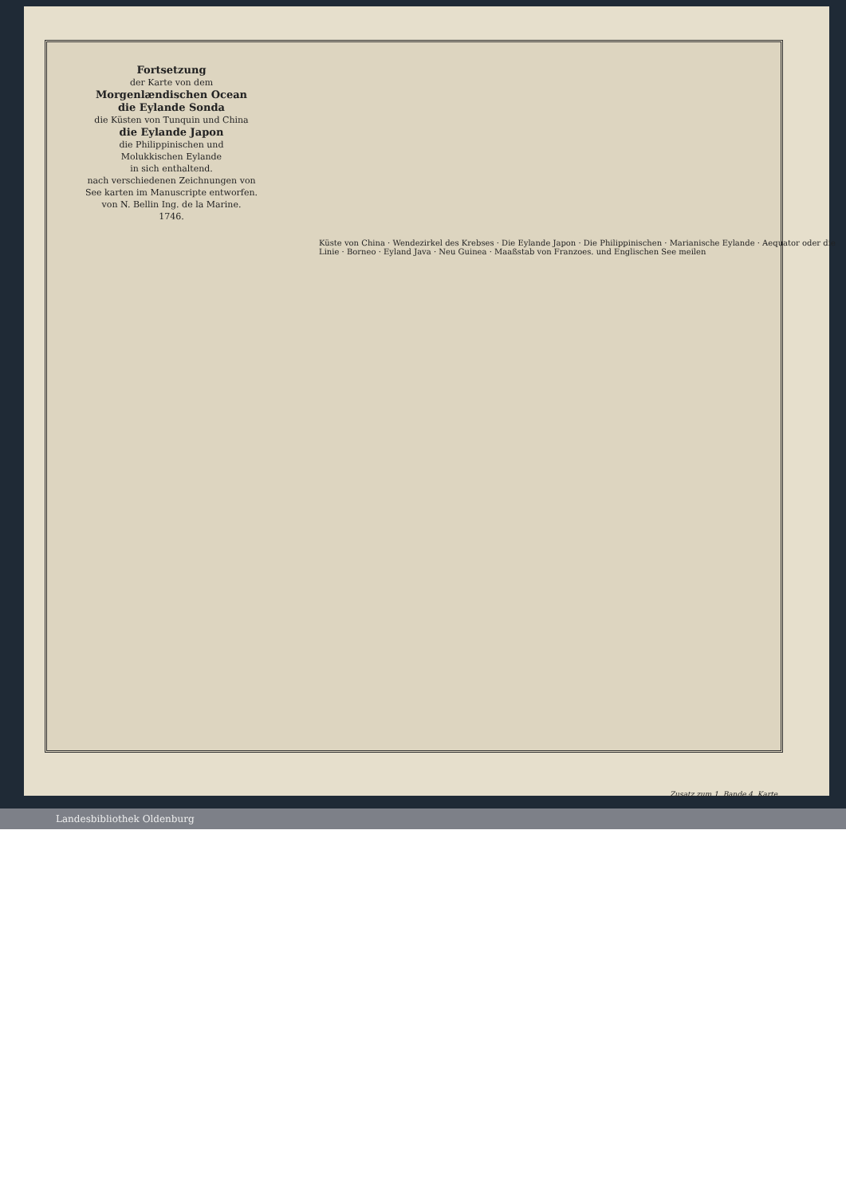Fortsetzung
der Karte von dem
Morgenlændischen Ocean
die Eylande Sonda
die Küsten von Tunquin und China
die Eylande Japon
die Philippinischen und
Molukkischen Eylande
in sich enthaltend.
nach verschiedenen Zeichnungen von See karten im Manuscripte entworfen.
von N. Bellin Ing. de la Marine.
1746.
Küste von China · Wendezirkel des Krebses · Die Eylande Japon · Die Philippinischen · Marianische Eylande · Aequator oder die Linie · Borneo · Eyland Java · Neu Guinea · Maaßstab von Franzoes. und Englischen See meilen
Zusatz zum 1. Bande 4. Karte.
Landesbibliothek Oldenburg